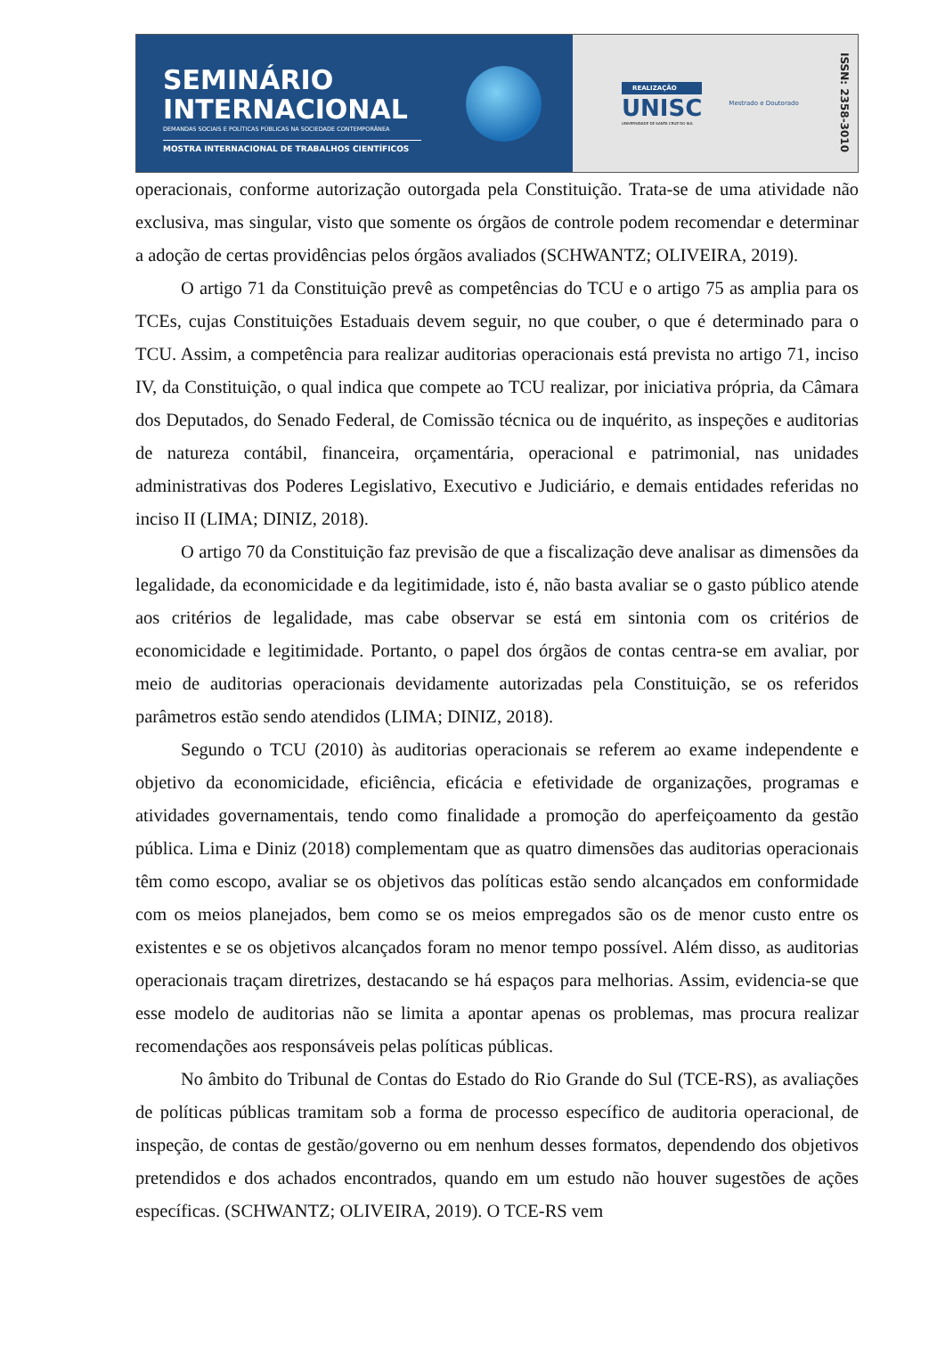SEMINÁRIO
INTERNACIONAL
DEMANDAS SOCIAIS E POLÍTICAS PÚBLICAS NA SOCIEDADE CONTEMPORÂNEA
MOSTRA INTERNACIONAL DE TRABALHOS CIENTÍFICOS
REALIZAÇÃO
UNISC
UNIVERSIDADE DE SANTA CRUZ DO SUL
Mestrado e Doutorado
ISSN: 2358-3010
operacionais, conforme autorização outorgada pela Constituição. Trata-se de uma atividade não exclusiva, mas singular, visto que somente os órgãos de controle podem recomendar e determinar a adoção de certas providências pelos órgãos avaliados (SCHWANTZ; OLIVEIRA, 2019).
O artigo 71 da Constituição prevê as competências do TCU e o artigo 75 as amplia para os TCEs, cujas Constituições Estaduais devem seguir, no que couber, o que é determinado para o TCU. Assim, a competência para realizar auditorias operacionais está prevista no artigo 71, inciso IV, da Constituição, o qual indica que compete ao TCU realizar, por iniciativa própria, da Câmara dos Deputados, do Senado Federal, de Comissão técnica ou de inquérito, as inspeções e auditorias de natureza contábil, financeira, orçamentária, operacional e patrimonial, nas unidades administrativas dos Poderes Legislativo, Executivo e Judiciário, e demais entidades referidas no inciso II (LIMA; DINIZ, 2018).
O artigo 70 da Constituição faz previsão de que a fiscalização deve analisar as dimensões da legalidade, da economicidade e da legitimidade, isto é, não basta avaliar se o gasto público atende aos critérios de legalidade, mas cabe observar se está em sintonia com os critérios de economicidade e legitimidade. Portanto, o papel dos órgãos de contas centra-se em avaliar, por meio de auditorias operacionais devidamente autorizadas pela Constituição, se os referidos parâmetros estão sendo atendidos (LIMA; DINIZ, 2018).
Segundo o TCU (2010) às auditorias operacionais se referem ao exame independente e objetivo da economicidade, eficiência, eficácia e efetividade de organizações, programas e atividades governamentais, tendo como finalidade a promoção do aperfeiçoamento da gestão pública. Lima e Diniz (2018) complementam que as quatro dimensões das auditorias operacionais têm como escopo, avaliar se os objetivos das políticas estão sendo alcançados em conformidade com os meios planejados, bem como se os meios empregados são os de menor custo entre os existentes e se os objetivos alcançados foram no menor tempo possível. Além disso, as auditorias operacionais traçam diretrizes, destacando se há espaços para melhorias. Assim, evidencia-se que esse modelo de auditorias não se limita a apontar apenas os problemas, mas procura realizar recomendações aos responsáveis pelas políticas públicas.
No âmbito do Tribunal de Contas do Estado do Rio Grande do Sul (TCE-RS), as avaliações de políticas públicas tramitam sob a forma de processo específico de auditoria operacional, de inspeção, de contas de gestão/governo ou em nenhum desses formatos, dependendo dos objetivos pretendidos e dos achados encontrados, quando em um estudo não houver sugestões de ações específicas. (SCHWANTZ; OLIVEIRA, 2019). O TCE-RS vem